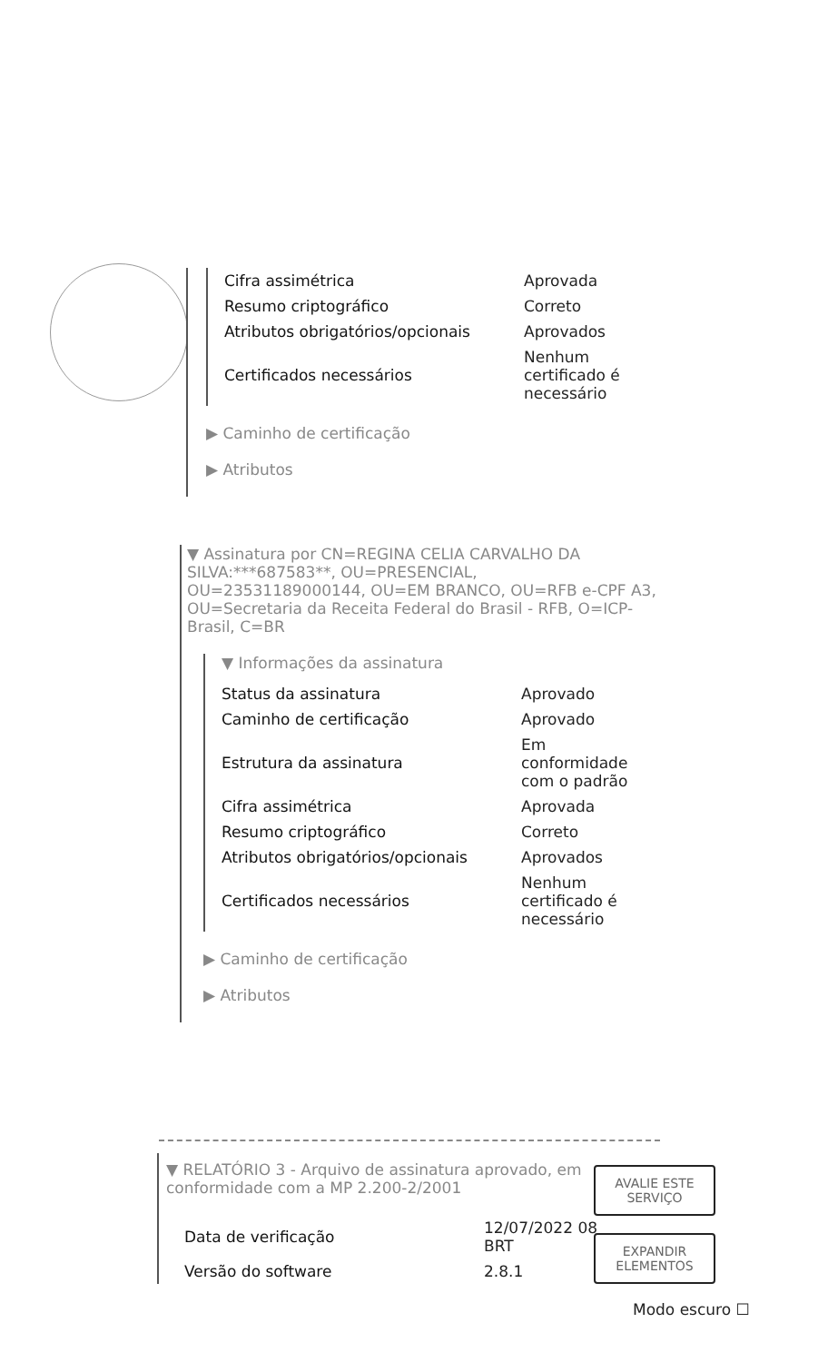| Cifra assimétrica | Aprovada |
| Resumo criptográfico | Correto |
| Atributos obrigatórios/opcionais | Aprovados |
| Certificados necessários | Nenhum certificado é necessário |
▶ Caminho de certificação
▶ Atributos
▼ Assinatura por CN=REGINA CELIA CARVALHO DA SILVA:***687583**, OU=PRESENCIAL, OU=23531189000144, OU=EM BRANCO, OU=RFB e-CPF A3, OU=Secretaria da Receita Federal do Brasil - RFB, O=ICP-Brasil, C=BR
▼ Informações da assinatura
| Status da assinatura | Aprovado |
| Caminho de certificação | Aprovado |
| Estrutura da assinatura | Em conformidade com o padrão |
| Cifra assimétrica | Aprovada |
| Resumo criptográfico | Correto |
| Atributos obrigatórios/opcionais | Aprovados |
| Certificados necessários | Nenhum certificado é necessário |
▶ Caminho de certificação
▶ Atributos
▼ RELATÓRIO 3 - Arquivo de assinatura aprovado, em conformidade com a MP 2.200-2/2001
| Data de verificação | 12/07/2022 08 BRT |
| Versão do software | 2.8.1 |
AVALIE ESTE
SERVIÇO
EXPANDIR
ELEMENTOS
Modo escuro ☐